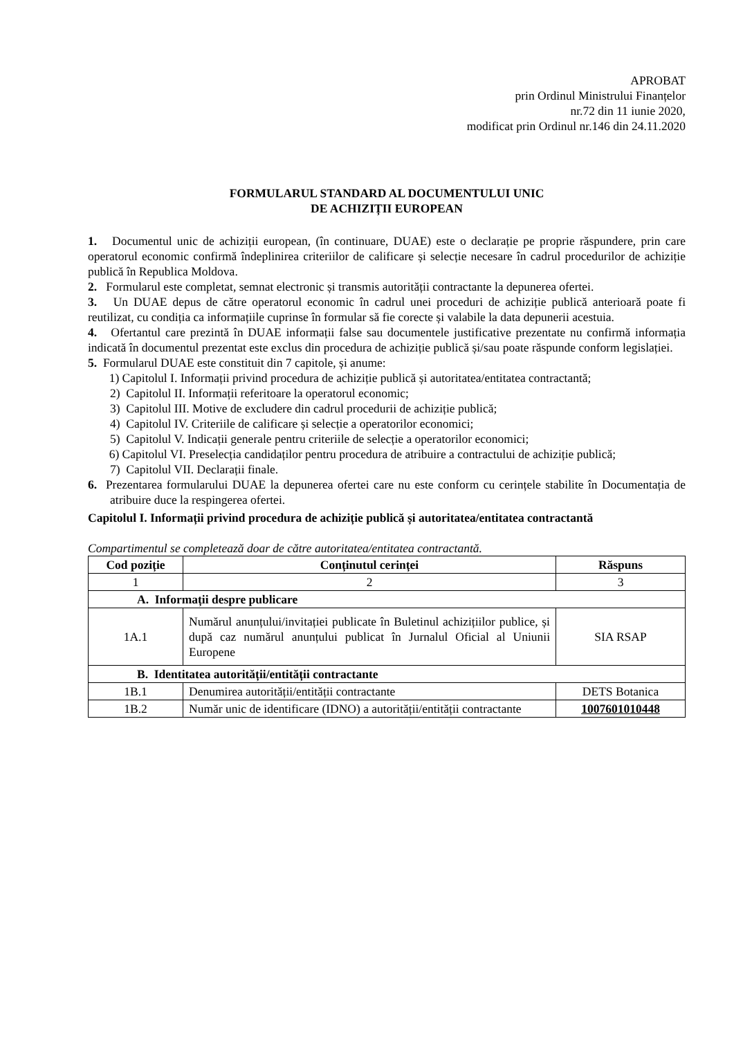APROBAT
prin Ordinul Ministrului Finanțelor
nr.72 din 11 iunie 2020,
modificat prin Ordinul nr.146 din 24.11.2020
FORMULARUL STANDARD AL DOCUMENTULUI UNIC
DE ACHIZIȚII EUROPEAN
1. Documentul unic de achiziții european, (în continuare, DUAE) este o declarație pe proprie răspundere, prin care operatorul economic confirmă îndeplinirea criteriilor de calificare și selecție necesare în cadrul procedurilor de achiziție publică în Republica Moldova.
2. Formularul este completat, semnat electronic și transmis autorității contractante la depunerea ofertei.
3. Un DUAE depus de către operatorul economic în cadrul unei proceduri de achiziție publică anterioară poate fi reutilizat, cu condiția ca informațiile cuprinse în formular să fie corecte și valabile la data depunerii acestuia.
4. Ofertantul care prezintă în DUAE informații false sau documentele justificative prezentate nu confirmă informația indicată în documentul prezentat este exclus din procedura de achiziție publică și/sau poate răspunde conform legislației.
5. Formularul DUAE este constituit din 7 capitole, și anume:
1) Capitolul I. Informații privind procedura de achiziție publică și autoritatea/entitatea contractantă;
2) Capitolul II. Informații referitoare la operatorul economic;
3) Capitolul III. Motive de excludere din cadrul procedurii de achiziție publică;
4) Capitolul IV. Criteriile de calificare și selecție a operatorilor economici;
5) Capitolul V. Indicații generale pentru criteriile de selecție a operatorilor economici;
6) Capitolul VI. Preselecția candidaților pentru procedura de atribuire a contractului de achiziție publică;
7) Capitolul VII. Declarații finale.
6. Prezentarea formularului DUAE la depunerea ofertei care nu este conform cu cerințele stabilite în Documentația de atribuire duce la respingerea ofertei.
Capitolul I. Informații privind procedura de achiziție publică și autoritatea/entitatea contractantă
Compartimentul se completează doar de către autoritatea/entitatea contractantă.
| Cod poziție | Conținutul cerinței | Răspuns |
| --- | --- | --- |
| 1 | 2 | 3 |
| A. Informații despre publicare | | |
| 1A.1 | Numărul anunțului/invitației publicate în Buletinul achizițiilor publice, și după caz numărul anunțului publicat în Jurnalul Oficial al Uniunii Europene | SIA RSAP |
| B. Identitatea autorității/entității contractante | | |
| 1B.1 | Denumirea autorității/entității contractante | DETS Botanica |
| 1B.2 | Număr unic de identificare (IDNO) a autorității/entității contractante | 1007601010448 |